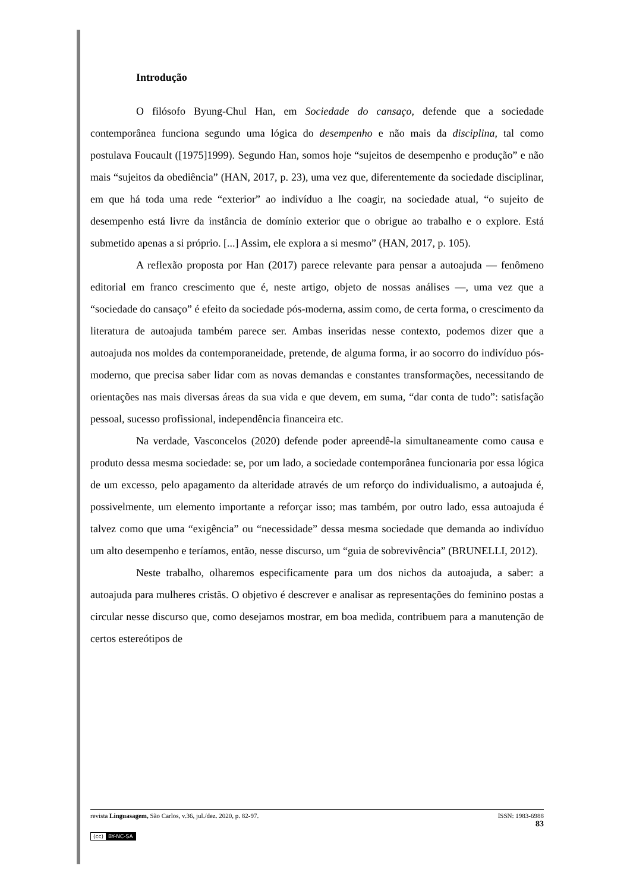Introdução
O filósofo Byung-Chul Han, em Sociedade do cansaço, defende que a sociedade contemporânea funciona segundo uma lógica do desempenho e não mais da disciplina, tal como postulava Foucault ([1975]1999). Segundo Han, somos hoje “sujeitos de desempenho e produção” e não mais “sujeitos da obediência” (HAN, 2017, p. 23), uma vez que, diferentemente da sociedade disciplinar, em que há toda uma rede “exterior” ao indivíduo a lhe coagir, na sociedade atual, “o sujeito de desempenho está livre da instância de domínio exterior que o obrigue ao trabalho e o explore. Está submetido apenas a si próprio. [...] Assim, ele explora a si mesmo” (HAN, 2017, p. 105).
A reflexão proposta por Han (2017) parece relevante para pensar a autoajuda — fenômeno editorial em franco crescimento que é, neste artigo, objeto de nossas análises —, uma vez que a “sociedade do cansaço” é efeito da sociedade pós-moderna, assim como, de certa forma, o crescimento da literatura de autoajuda também parece ser. Ambas inseridas nesse contexto, podemos dizer que a autoajuda nos moldes da contemporaneidade, pretende, de alguma forma, ir ao socorro do indivíduo pós-moderno, que precisa saber lidar com as novas demandas e constantes transformações, necessitando de orientações nas mais diversas áreas da sua vida e que devem, em suma, “dar conta de tudo”: satisfação pessoal, sucesso profissional, independência financeira etc.
Na verdade, Vasconcelos (2020) defende poder apreendê-la simultaneamente como causa e produto dessa mesma sociedade: se, por um lado, a sociedade contemporânea funcionaria por essa lógica de um excesso, pelo apagamento da alteridade através de um reforço do individualismo, a autoajuda é, possivelmente, um elemento importante a reforçar isso; mas também, por outro lado, essa autoajuda é talvez como que uma “exigência” ou “necessidade” dessa mesma sociedade que demanda ao indivíduo um alto desempenho e teríamos, então, nesse discurso, um “guia de sobrevivência” (BRUNELLI, 2012).
Neste trabalho, olharemos especificamente para um dos nichos da autoajuda, a saber: a autoajuda para mulheres cristãs. O objetivo é descrever e analisar as representações do feminino postas a circular nesse discurso que, como desejamos mostrar, em boa medida, contribuem para a manutenção de certos estereótipos de
revista Linguasagem, São Carlos, v.36, jul./dez. 2020, p. 82-97. ISSN: 1983-6988
83
(cc) BY-NC-SA